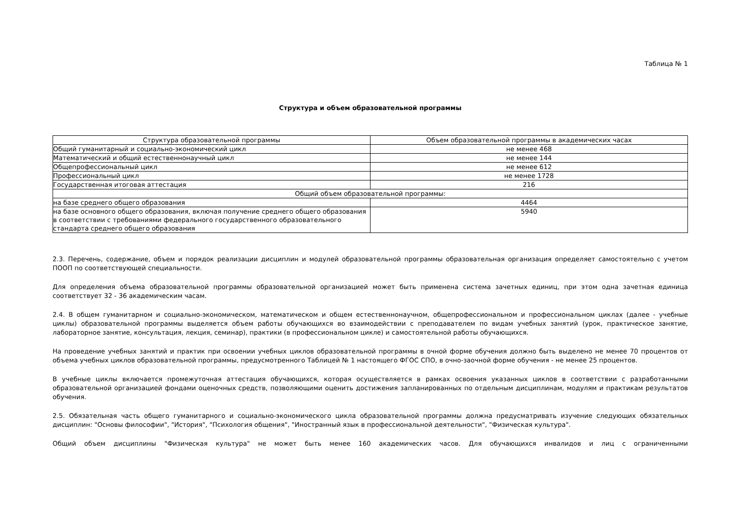Таблица № 1
Структура и объем образовательной программы
| Структура образовательной программы | Объем образовательной программы в академических часах |
| --- | --- |
| Общий гуманитарный и социально-экономический цикл | не менее 468 |
| Математический и общий естественнонаучный цикл | не менее 144 |
| Общепрофессиональный цикл | не менее 612 |
| Профессиональный цикл | не менее 1728 |
| Государственная итоговая аттестация | 216 |
| Общий объем образовательной программы: | |
| на базе среднего общего образования | 4464 |
| на базе основного общего образования, включая получение среднего общего образования в соответствии с требованиями федерального государственного образовательного стандарта среднего общего образования | 5940 |
2.3. Перечень, содержание, объем и порядок реализации дисциплин и модулей образовательной программы образовательная организация определяет самостоятельно с учетом ПООП по соответствующей специальности.
Для определения объема образовательной программы образовательной организацией может быть применена система зачетных единиц, при этом одна зачетная единица соответствует 32 - 36 академическим часам.
2.4. В общем гуманитарном и социально-экономическом, математическом и общем естественнонаучном, общепрофессиональном и профессиональном циклах (далее - учебные циклы) образовательной программы выделяется объем работы обучающихся во взаимодействии с преподавателем по видам учебных занятий (урок, практическое занятие, лабораторное занятие, консультация, лекция, семинар), практики (в профессиональном цикле) и самостоятельной работы обучающихся.
На проведение учебных занятий и практик при освоении учебных циклов образовательной программы в очной форме обучения должно быть выделено не менее 70 процентов от объема учебных циклов образовательной программы, предусмотренного Таблицей № 1 настоящего ФГОС СПО, в очно-заочной форме обучения - не менее 25 процентов.
В учебные циклы включается промежуточная аттестация обучающихся, которая осуществляется в рамках освоения указанных циклов в соответствии с разработанными образовательной организацией фондами оценочных средств, позволяющими оценить достижения запланированных по отдельным дисциплинам, модулям и практикам результатов обучения.
2.5. Обязательная часть общего гуманитарного и социально-экономического цикла образовательной программы должна предусматривать изучение следующих обязательных дисциплин: "Основы философии", "История", "Психология общения", "Иностранный язык в профессиональной деятельности", "Физическая культура".
Общий объем дисциплины "Физическая культура" не может быть менее 160 академических часов. Для обучающихся инвалидов и лиц с ограниченными